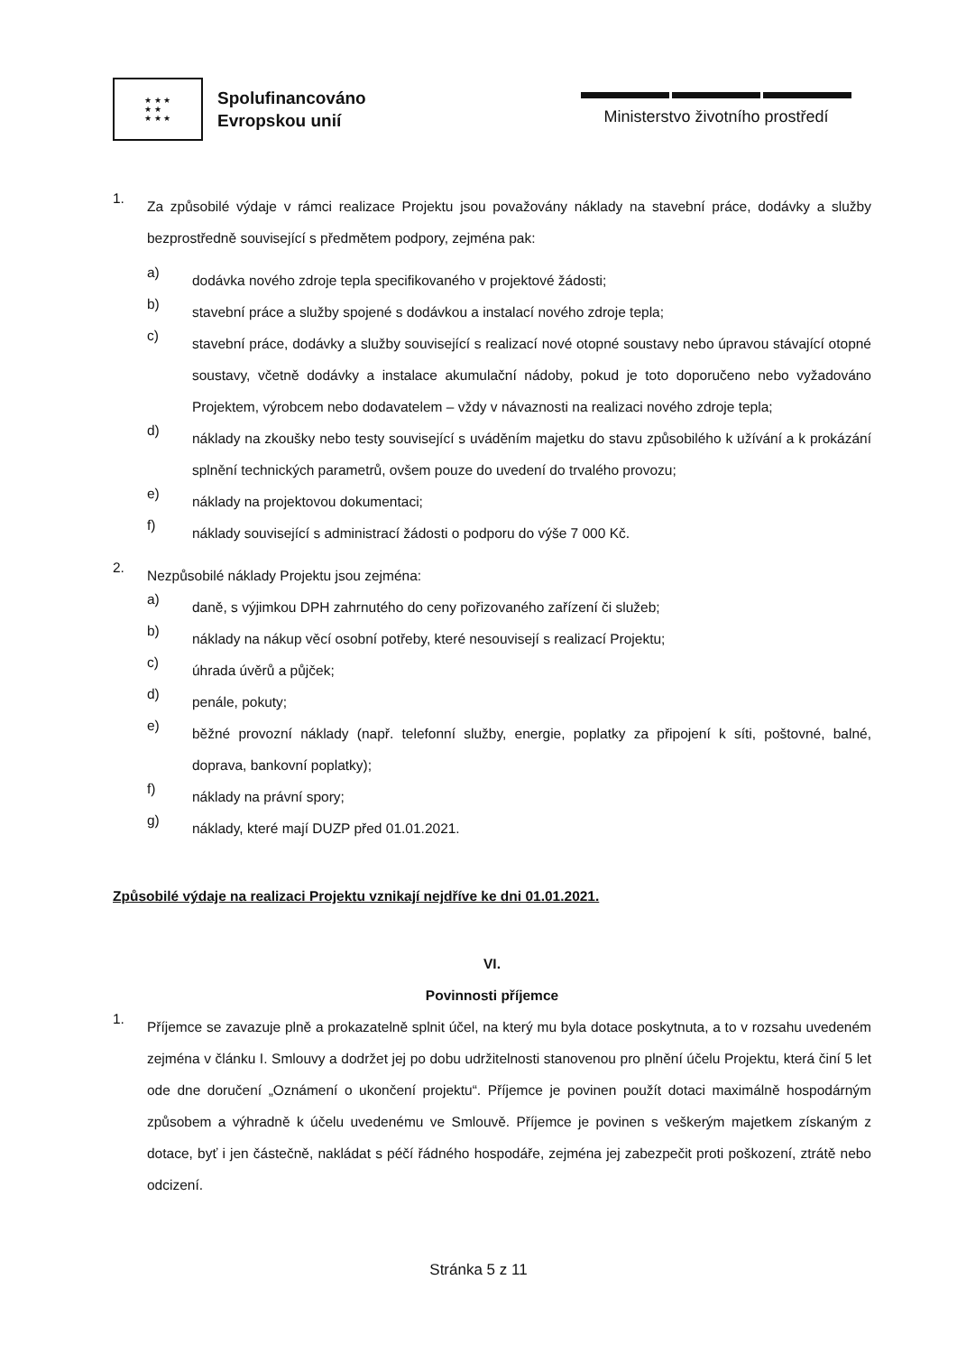★ ★ ★
★ ★
★ ★ ★
Spolufinancováno
Evropskou unií
Ministerstvo životního prostředí
1.
Za způsobilé výdaje v rámci realizace Projektu jsou považovány náklady na stavební práce, dodávky a služby bezprostředně související s předmětem podpory, zejména pak:
a)
dodávka nového zdroje tepla specifikovaného v projektové žádosti;
b)
stavební práce a služby spojené s dodávkou a instalací nového zdroje tepla;
c)
stavební práce, dodávky a služby související s realizací nové otopné soustavy nebo úpravou stávající otopné soustavy, včetně dodávky a instalace akumulační nádoby, pokud je toto doporučeno nebo vyžadováno Projektem, výrobcem nebo dodavatelem – vždy v návaznosti na realizaci nového zdroje tepla;
d)
náklady na zkoušky nebo testy související s uváděním majetku do stavu způsobilého k užívání a k prokázání splnění technických parametrů, ovšem pouze do uvedení do trvalého provozu;
e)
náklady na projektovou dokumentaci;
f)
náklady související s administrací žádosti o podporu do výše 7 000 Kč.
2.
Nezpůsobilé náklady Projektu jsou zejména:
a)
daně, s výjimkou DPH zahrnutého do ceny pořizovaného zařízení či služeb;
b)
náklady na nákup věcí osobní potřeby, které nesouvisejí s realizací Projektu;
c)
úhrada úvěrů a půjček;
d)
penále, pokuty;
e)
běžné provozní náklady (např. telefonní služby, energie, poplatky za připojení k síti, poštovné, balné, doprava, bankovní poplatky);
f)
náklady na právní spory;
g)
náklady, které mají DUZP před 01.01.2021.
Způsobilé výdaje na realizaci Projektu vznikají nejdříve ke dni 01.01.2021.
VI.
Povinnosti příjemce
1.
Příjemce se zavazuje plně a prokazatelně splnit účel, na který mu byla dotace poskytnuta, a to v rozsahu uvedeném zejména v článku I. Smlouvy a dodržet jej po dobu udržitelnosti stanovenou pro plnění účelu Projektu, která činí 5 let ode dne doručení „Oznámení o ukončení projektu“. Příjemce je povinen použít dotaci maximálně hospodárným způsobem a výhradně k účelu uvedenému ve Smlouvě. Příjemce je povinen s veškerým majetkem získaným z dotace, byť i jen částečně, nakládat s péčí řádného hospodáře, zejména jej zabezpečit proti poškození, ztrátě nebo odcizení.
Stránka 5 z 11